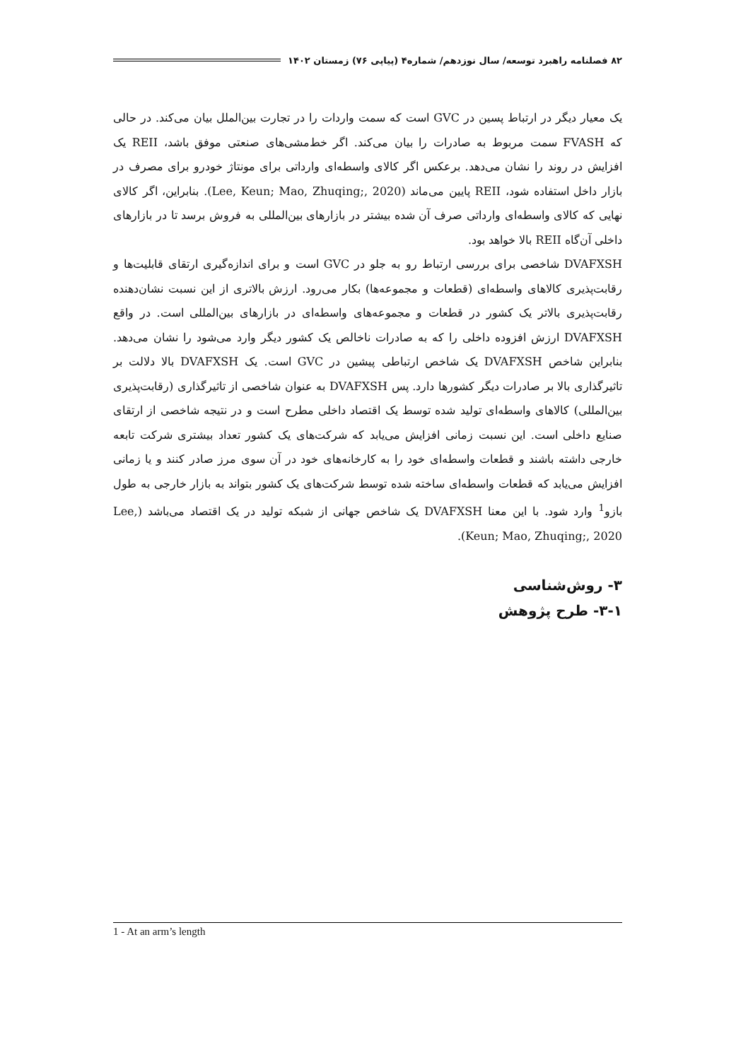۸۲ فصلنامه راهبرد توسعه/ سال نوزدهم/ شماره۴ (پیاپی ۷۶) زمستان ۱۴۰۲
یک معیار دیگر در ارتباط پسین در GVC است که سمت واردات را در تجارت بین‌الملل بیان می‌کند. در حالی که FVASH سمت مربوط به صادرات را بیان می‌کند. اگر خط‌مشی‌های صنعتی موفق باشد، REII یک افزایش در روند را نشان می‌دهد. برعکس اگر کالای واسطه‌ای وارداتی برای مونتاژ خودرو برای مصرف در بازار داخل استفاده شود، REII پایین می‌ماند (Lee, Keun; Mao, Zhuqing;, 2020). بنابراین، اگر کالای نهایی که کالای واسطه‌ای وارداتی صرف آن شده بیشتر در بازارهای بین‌المللی به فروش برسد تا در بازارهای داخلی آن‌گاه REII بالا خواهد بود.
DVAFXSH شاخصی برای بررسی ارتباط رو به جلو در GVC است و برای اندازه‌گیری ارتقای قابلیت‌ها و رقابت‌پذیری کالاهای واسطه‌ای (قطعات و مجموعه‌ها) بکار می‌رود. ارزش بالاتری از این نسبت نشان‌دهنده رقابت‌پذیری بالاتر یک کشور در قطعات و مجموعه‌های واسطه‌ای در بازارهای بین‌المللی است. در واقع DVAFXSH ارزش افزوده داخلی را که به صادرات ناخالص یک کشور دیگر وارد می‌شود را نشان می‌دهد. بنابراین شاخص DVAFXSH یک شاخص ارتباطی پیشین در GVC است. یک DVAFXSH بالا دلالت بر تاثیرگذاری بالا بر صادرات دیگر کشورها دارد. پس DVAFXSH به عنوان شاخصی از تاثیرگذاری (رقابت‌پذیری بین‌المللی) کالاهای واسطه‌ای تولید شده توسط یک اقتصاد داخلی مطرح است و در نتیجه شاخصی از ارتقای صنایع داخلی است. این نسبت زمانی افزایش می‌یابد که شرکت‌های یک کشور تعداد بیشتری شرکت تابعه خارجی داشته باشند و قطعات واسطه‌ای خود را به کارخانه‌های خود در آن سوی مرز صادر کنند و یا زمانی افزایش می‌یابد که قطعات واسطه‌ای ساخته شده توسط شرکت‌های یک کشور بتواند به بازار خارجی به طول بازو<sup>1</sup> وارد شود. با این معنا DVAFXSH یک شاخص جهانی از شبکه تولید در یک اقتصاد می‌باشد (Lee, Keun; Mao, Zhuqing;, 2020).
۳- روش‌شناسی
۳-۱- طرح پژوهش
1 - At an arm’s length